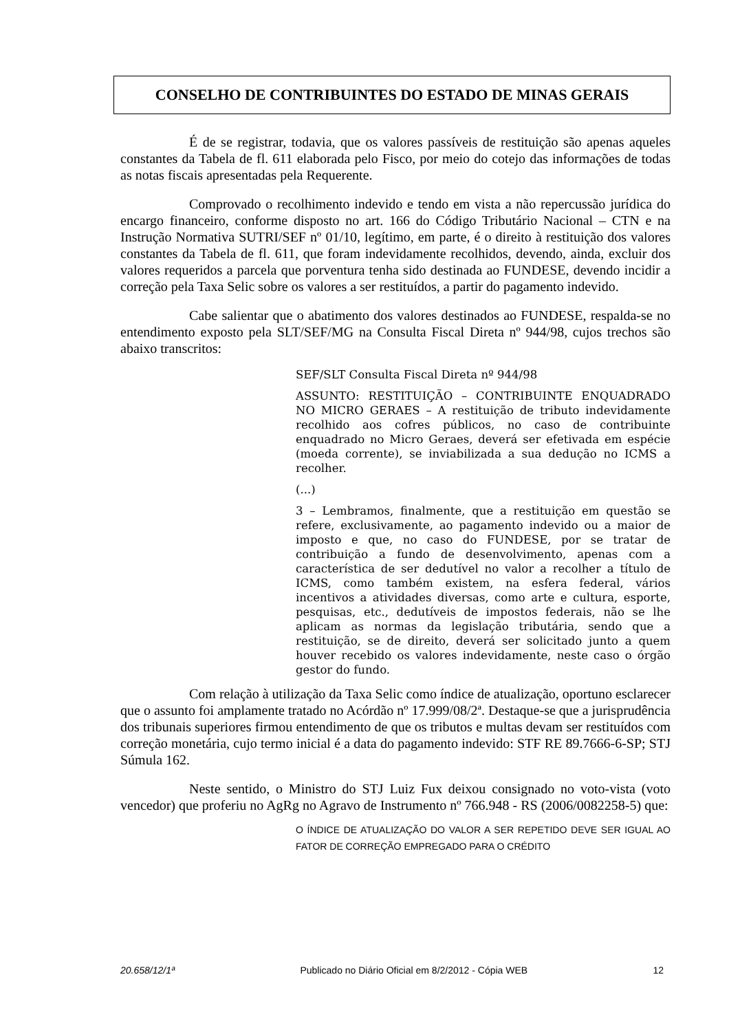CONSELHO DE CONTRIBUINTES DO ESTADO DE MINAS GERAIS
É de se registrar, todavia, que os valores passíveis de restituição são apenas aqueles constantes da Tabela de fl. 611 elaborada pelo Fisco, por meio do cotejo das informações de todas as notas fiscais apresentadas pela Requerente.
Comprovado o recolhimento indevido e tendo em vista a não repercussão jurídica do encargo financeiro, conforme disposto no art. 166 do Código Tributário Nacional – CTN e na Instrução Normativa SUTRI/SEF nº 01/10, legítimo, em parte, é o direito à restituição dos valores constantes da Tabela de fl. 611, que foram indevidamente recolhidos, devendo, ainda, excluir dos valores requeridos a parcela que porventura tenha sido destinada ao FUNDESE, devendo incidir a correção pela Taxa Selic sobre os valores a ser restituídos, a partir do pagamento indevido.
Cabe salientar que o abatimento dos valores destinados ao FUNDESE, respalda-se no entendimento exposto pela SLT/SEF/MG na Consulta Fiscal Direta nº 944/98, cujos trechos são abaixo transcritos:
SEF/SLT Consulta Fiscal Direta nº 944/98
ASSUNTO: RESTITUIÇÃO – CONTRIBUINTE ENQUADRADO NO MICRO GERAES – A restituição de tributo indevidamente recolhido aos cofres públicos, no caso de contribuinte enquadrado no Micro Geraes, deverá ser efetivada em espécie (moeda corrente), se inviabilizada a sua dedução no ICMS a recolher.
(...)
3 – Lembramos, finalmente, que a restituição em questão se refere, exclusivamente, ao pagamento indevido ou a maior de imposto e que, no caso do FUNDESE, por se tratar de contribuição a fundo de desenvolvimento, apenas com a característica de ser dedutível no valor a recolher a título de ICMS, como também existem, na esfera federal, vários incentivos a atividades diversas, como arte e cultura, esporte, pesquisas, etc., dedutíveis de impostos federais, não se lhe aplicam as normas da legislação tributária, sendo que a restituição, se de direito, deverá ser solicitado junto a quem houver recebido os valores indevidamente, neste caso o órgão gestor do fundo.
Com relação à utilização da Taxa Selic como índice de atualização, oportuno esclarecer que o assunto foi amplamente tratado no Acórdão nº 17.999/08/2ª. Destaque-se que a jurisprudência dos tribunais superiores firmou entendimento de que os tributos e multas devam ser restituídos com correção monetária, cujo termo inicial é a data do pagamento indevido: STF RE 89.7666-6-SP; STJ Súmula 162.
Neste sentido, o Ministro do STJ Luiz Fux deixou consignado no voto-vista (voto vencedor) que proferiu no AgRg no Agravo de Instrumento nº 766.948 - RS (2006/0082258-5) que:
O ÍNDICE DE ATUALIZAÇÃO DO VALOR A SER REPETIDO DEVE SER IGUAL AO FATOR DE CORREÇÃO EMPREGADO PARA O CRÉDITO
20.658/12/1ª Publicado no Diário Oficial em 8/2/2012 - Cópia WEB 12